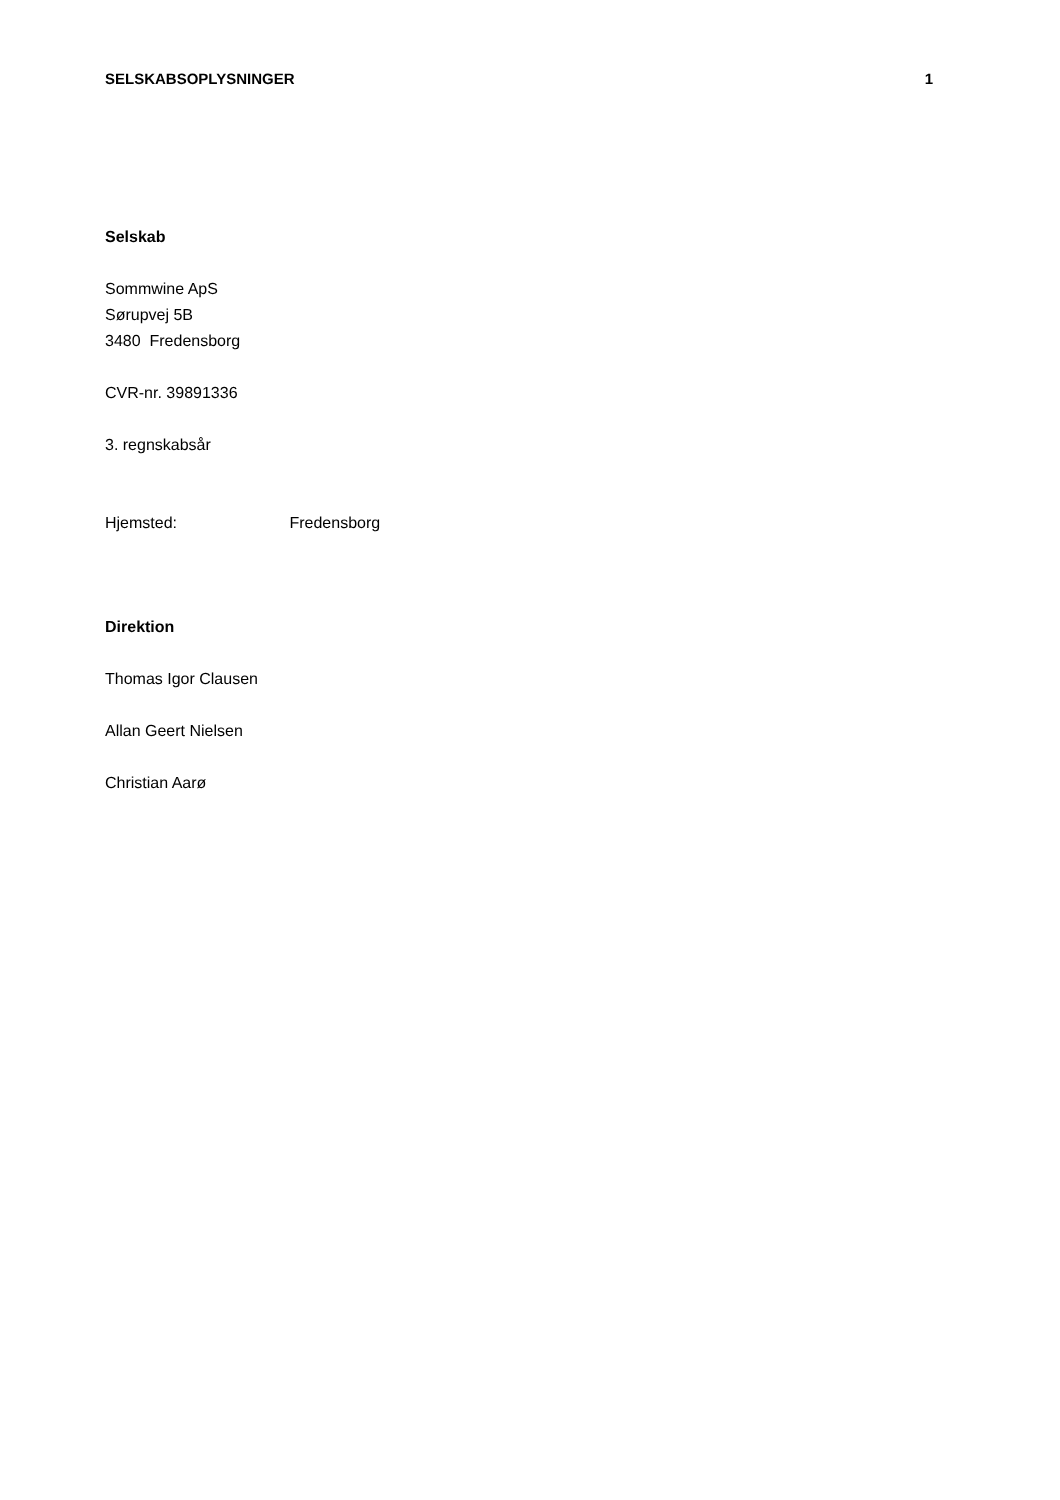SELSKABSOPLYSNINGER 1
Selskab
Sommwine ApS
Sørupvej 5B
3480 Fredensborg
CVR-nr. 39891336
3. regnskabsår
Hjemsted: Fredensborg
Direktion
Thomas Igor Clausen
Allan Geert Nielsen
Christian Aarø